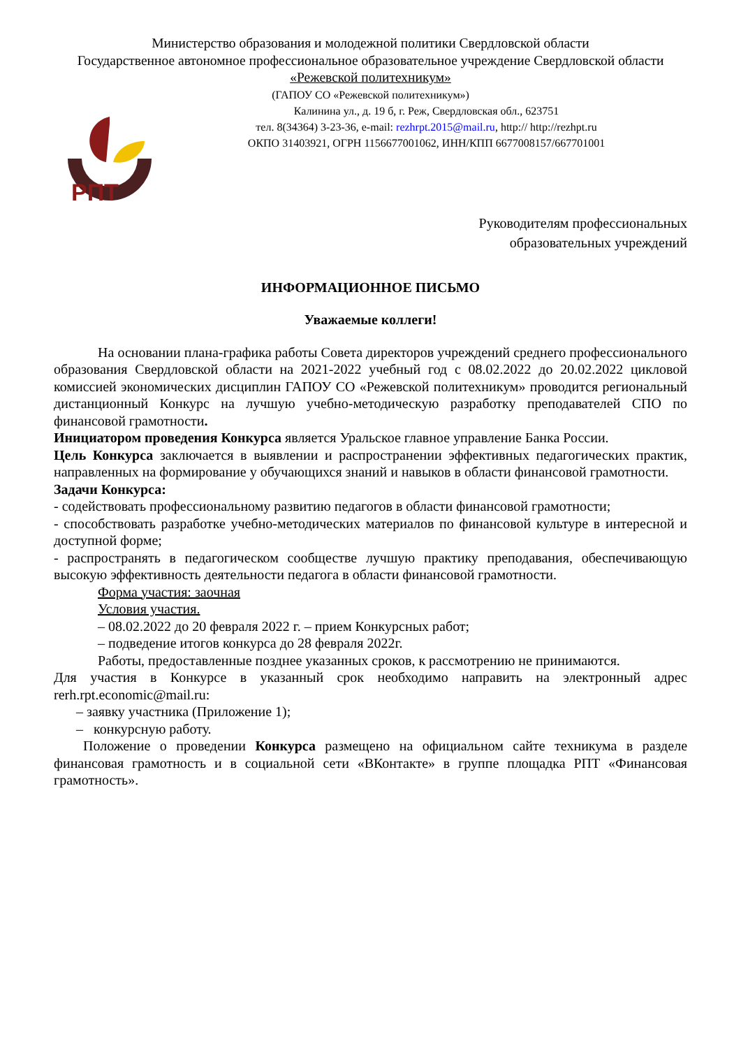Министерство образования и молодежной политики Свердловской области
Государственное автономное профессиональное образовательное учреждение Свердловской области
«Режевской политехникум»
(ГАПОУ СО «Режевской политехникум»)
РПТ
Калинина ул., д. 19 б, г. Реж, Свердловская обл., 623751
тел. 8(34364) 3-23-36, e-mail: rezhrpt.2015@mail.ru, http:// http://rezhpt.ru
ОКПО 31403921, ОГРН 1156677001062, ИНН/КПП 6677008157/667701001
Руководителям профессиональных
образовательных учреждений
ИНФОРМАЦИОННОЕ ПИСЬМО
Уважаемые коллеги!
На основании плана-графика работы Совета директоров учреждений среднего профессионального образования Свердловской области на 2021-2022 учебный год с 08.02.2022 до 20.02.2022 цикловой комиссией экономических дисциплин ГАПОУ СО «Режевской политехникум» проводится региональный дистанционный Конкурс на лучшую учебно-методическую разработку преподавателей СПО по финансовой грамотности.
Инициатором проведения Конкурса является Уральское главное управление Банка России.
Цель Конкурса заключается в выявлении и распространении эффективных педагогических практик, направленных на формирование у обучающихся знаний и навыков в области финансовой грамотности.
Задачи Конкурса:
- содействовать профессиональному развитию педагогов в области финансовой грамотности;
- способствовать разработке учебно-методических материалов по финансовой культуре в интересной и доступной форме;
- распространять в педагогическом сообществе лучшую практику преподавания, обеспечивающую высокую эффективность деятельности педагога в области финансовой грамотности.
Форма участия: заочная
Условия участия.
– 08.02.2022 до 20 февраля 2022 г. – прием Конкурсных работ;
– подведение итогов конкурса до 28 февраля 2022г.
Работы, предоставленные позднее указанных сроков, к рассмотрению не принимаются.
Для участия в Конкурсе в указанный срок необходимо направить на электронный адрес rerh.rpt.economic@mail.ru:
– заявку участника (Приложение 1);
– конкурсную работу.
Положение о проведении Конкурса размещено на официальном сайте техникума в разделе финансовая грамотность и в социальной сети «ВКонтакте» в группе площадка РПТ «Финансовая грамотность».